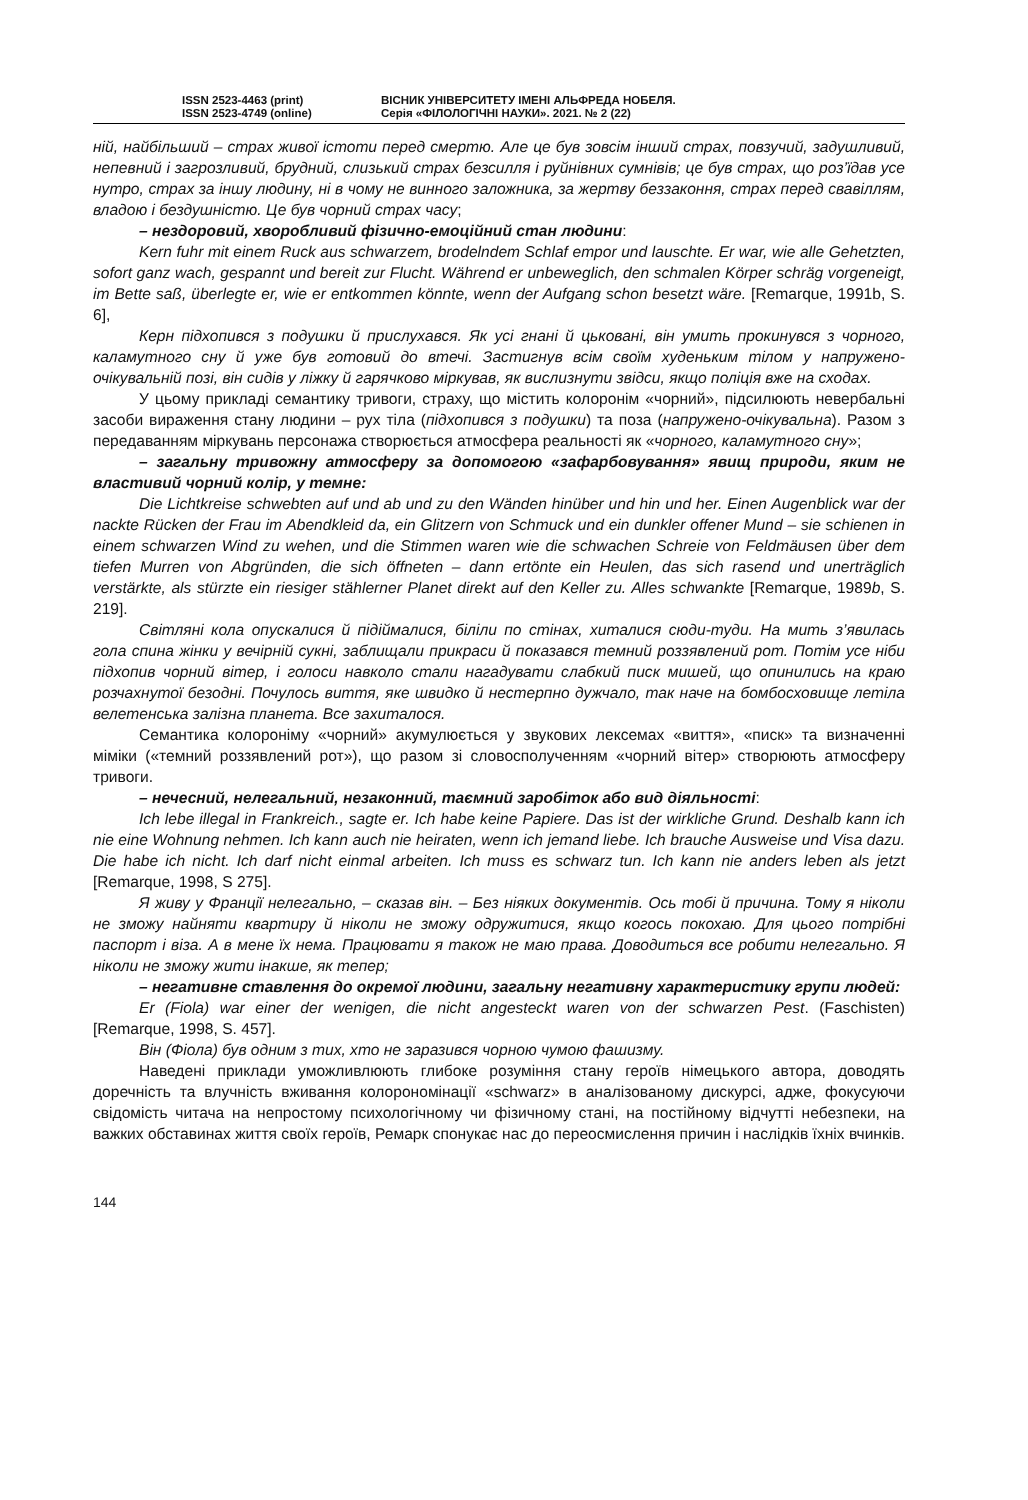ISSN 2523-4463 (print)
ISSN 2523-4749 (online)
ВІСНИК УНІВЕРСИТЕТУ ІМЕНІ АЛЬФРЕДА НОБЕЛЯ.
Серія «ФІЛОЛОГІЧНІ НАУКИ». 2021. № 2 (22)
ній, найбільший – страх живої істоти перед смертю. Але це був зовсім інший страх, повзучий, задушливий, непевний і загрозливий, брудний, слизький страх безсилля і руйнівних сумнівів; це був страх, що роз’їдав усе нутро, страх за іншу людину, ні в чому не винного заложника, за жертву беззаконня, страх перед свавіллям, владою і бездушністю. Це був чорний страх часу;
– нездоровий, хворобливий фізично-емоційний стан людини:
Kern fuhr mit einem Ruck aus schwarzem, brodelndem Schlaf empor und lauschte. Er war, wie alle Gehetzten, sofort ganz wach, gespannt und bereit zur Flucht. Während er unbeweglich, den schmalen Körper schräg vorgeneigt, im Bette saß, überlegte er, wie er entkommen könnte, wenn der Aufgang schon besetzt wäre. [Remarque, 1991b, S. 6],
Керн підхопився з подушки й прислухався. Як усі гнані й цьковані, він умить прокинувся з чорного, каламутного сну й уже був готовий до втечі. Застигнув всім своїм худеньким тілом у напружено-очікувальній позі, він сидів у ліжку й гарячково міркував, як вислизнути звідси, якщо поліція вже на сходах.
У цьому прикладі семантику тривоги, страху, що містить колоронім «чорний», підсилюють невербальні засоби вираження стану людини – рух тіла (підхопився з подушки) та поза (напружено-очікувальна). Разом з передаванням міркувань персонажа створюється атмосфера реальності як «чорного, каламутного сну»;
– загальну тривожну атмосферу за допомогою «зафарбовування» явищ природи, яким не властивий чорний колір, у темне:
Die Lichtkreise schwebten auf und ab und zu den Wänden hinüber und hin und her. Einen Augenblick war der nackte Rücken der Frau im Abendkleid da, ein Glitzern von Schmuck und ein dunkler offener Mund – sie schienen in einem schwarzen Wind zu wehen, und die Stimmen waren wie die schwachen Schreie von Feldmäusen über dem tiefen Murren von Abgründen, die sich öffneten – dann ertönte ein Heulen, das sich rasend und unerträglich verstärkte, als stürzte ein riesiger stählerner Planet direkt auf den Keller zu. Alles schwankte [Remarque, 1989b, S. 219].
Світляні кола опускалися й підіймалися, біліли по стінах, хиталися сюди-туди. На мить з’явилась гола спина жінки у вечірній сукні, заблищали прикраси й показався темний роззявлений рот. Потім усе ніби підхопив чорний вітер, і голоси навколо стали нагадувати слабкий писк мишей, що опинились на краю розчахнутої безодні. Почулось виття, яке швидко й нестерпно дужчало, так наче на бомбосховище летіла велетенська залізна планета. Все захиталося.
Семантика колороніму «чорний» акумулюється у звукових лексемах «виття», «писк» та визначенні міміки («темний роззявлений рот»), що разом зі словосполученням «чорний вітер» створюють атмосферу тривоги.
– нечесний, нелегальний, незаконний, таємний заробіток або вид діяльності:
Ich lebe illegal in Frankreich., sagte er. Ich habe keine Papiere. Das ist der wirkliche Grund. Deshalb kann ich nie eine Wohnung nehmen. Ich kann auch nie heiraten, wenn ich jemand liebe. Ich brauche Ausweise und Visa dazu. Die habe ich nicht. Ich darf nicht einmal arbeiten. Ich muss es schwarz tun. Ich kann nie anders leben als jetzt [Remarque, 1998, S 275].
Я живу у Франції нелегально, – сказав він. – Без ніяких документів. Ось тобі й причина. Тому я ніколи не зможу найняти квартиру й ніколи не зможу одружитися, якщо когось покохаю. Для цього потрібні паспорт і віза. А в мене їх нема. Працювати я також не маю права. Доводиться все робити нелегально. Я ніколи не зможу жити інакше, як тепер;
– негативне ставлення до окремої людини, загальну негативну характеристику групи людей:
Er (Fiola) war einer der wenigen, die nicht angesteckt waren von der schwarzen Pest. (Faschisten) [Remarque, 1998, S. 457].
Він (Фіола) був одним з тих, хто не заразився чорною чумою фашизму.
Наведені приклади уможливлюють глибоке розуміння стану героїв німецького автора, доводять доречність та влучність вживання колорономінації «schwarz» в аналізованому дискурсі, адже, фокусуючи свідомість читача на непростому психологічному чи фізичному стані, на постійному відчутті небезпеки, на важких обставинах життя своїх героїв, Ремарк спонукає нас до переосмислення причин і наслідків їхніх вчинків.
144